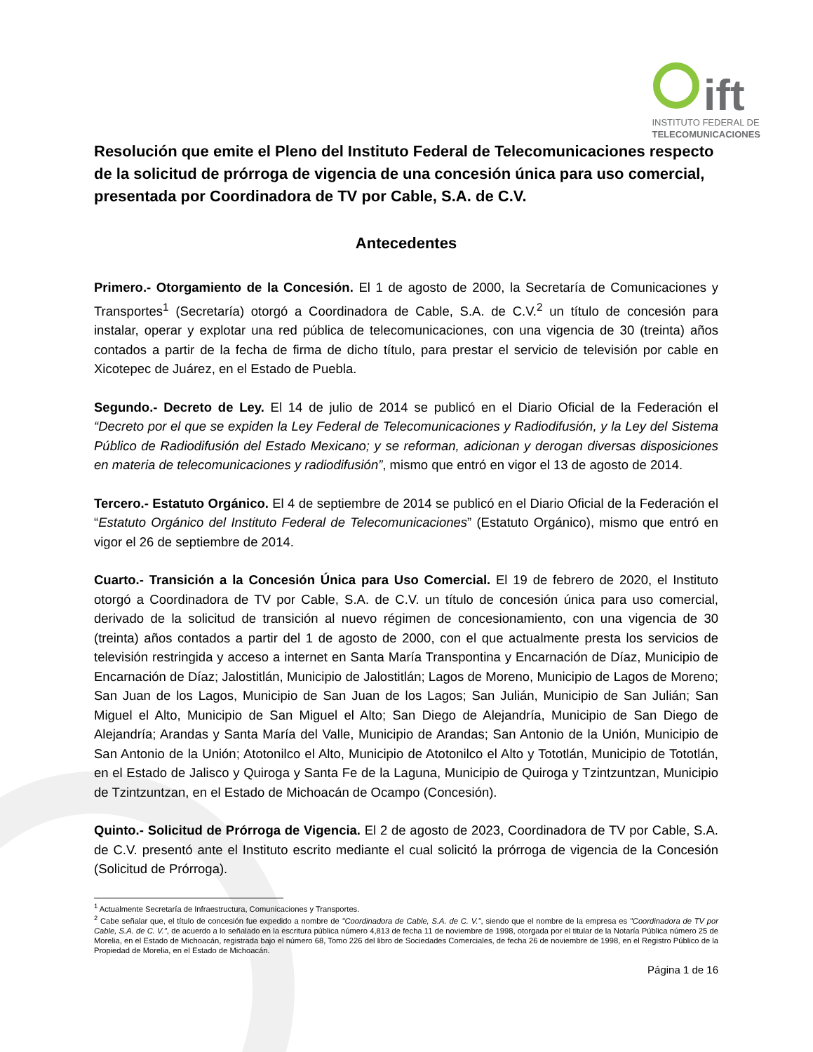ift
INSTITUTO FEDERAL DE
TELECOMUNICACIONES
Resolución que emite el Pleno del Instituto Federal de Telecomunicaciones respecto de la solicitud de prórroga de vigencia de una concesión única para uso comercial, presentada por Coordinadora de TV por Cable, S.A. de C.V.
Antecedentes
Primero.- Otorgamiento de la Concesión. El 1 de agosto de 2000, la Secretaría de Comunicaciones y Transportes<sup>1</sup> (Secretaría) otorgó a Coordinadora de Cable, S.A. de C.V.<sup>2</sup> un título de concesión para instalar, operar y explotar una red pública de telecomunicaciones, con una vigencia de 30 (treinta) años contados a partir de la fecha de firma de dicho título, para prestar el servicio de televisión por cable en Xicotepec de Juárez, en el Estado de Puebla.
Segundo.- Decreto de Ley. El 14 de julio de 2014 se publicó en el Diario Oficial de la Federación el “Decreto por el que se expiden la Ley Federal de Telecomunicaciones y Radiodifusión, y la Ley del Sistema Público de Radiodifusión del Estado Mexicano; y se reforman, adicionan y derogan diversas disposiciones en materia de telecomunicaciones y radiodifusión”, mismo que entró en vigor el 13 de agosto de 2014.
Tercero.- Estatuto Orgánico. El 4 de septiembre de 2014 se publicó en el Diario Oficial de la Federación el “Estatuto Orgánico del Instituto Federal de Telecomunicaciones” (Estatuto Orgánico), mismo que entró en vigor el 26 de septiembre de 2014.
Cuarto.- Transición a la Concesión Única para Uso Comercial. El 19 de febrero de 2020, el Instituto otorgó a Coordinadora de TV por Cable, S.A. de C.V. un título de concesión única para uso comercial, derivado de la solicitud de transición al nuevo régimen de concesionamiento, con una vigencia de 30 (treinta) años contados a partir del 1 de agosto de 2000, con el que actualmente presta los servicios de televisión restringida y acceso a internet en Santa María Transpontina y Encarnación de Díaz, Municipio de Encarnación de Díaz; Jalostitlán, Municipio de Jalostitlán; Lagos de Moreno, Municipio de Lagos de Moreno; San Juan de los Lagos, Municipio de San Juan de los Lagos; San Julián, Municipio de San Julián; San Miguel el Alto, Municipio de San Miguel el Alto; San Diego de Alejandría, Municipio de San Diego de Alejandría; Arandas y Santa María del Valle, Municipio de Arandas; San Antonio de la Unión, Municipio de San Antonio de la Unión; Atotonilco el Alto, Municipio de Atotonilco el Alto y Tototlán, Municipio de Tototlán, en el Estado de Jalisco y Quiroga y Santa Fe de la Laguna, Municipio de Quiroga y Tzintzuntzan, Municipio de Tzintzuntzan, en el Estado de Michoacán de Ocampo (Concesión).
Quinto.- Solicitud de Prórroga de Vigencia. El 2 de agosto de 2023, Coordinadora de TV por Cable, S.A. de C.V. presentó ante el Instituto escrito mediante el cual solicitó la prórroga de vigencia de la Concesión (Solicitud de Prórroga).
<sup>1</sup> Actualmente Secretaría de Infraestructura, Comunicaciones y Transportes.
<sup>2</sup> Cabe señalar que, el título de concesión fue expedido a nombre de "Coordinadora de Cable, S.A. de C. V.", siendo que el nombre de la empresa es "Coordinadora de TV por Cable, S.A. de C. V.", de acuerdo a lo señalado en la escritura pública número 4,813 de fecha 11 de noviembre de 1998, otorgada por el titular de la Notaría Pública número 25 de Morelia, en el Estado de Michoacán, registrada bajo el número 68, Tomo 226 del libro de Sociedades Comerciales, de fecha 26 de noviembre de 1998, en el Registro Público de la Propiedad de Morelia, en el Estado de Michoacán.
Página 1 de 16